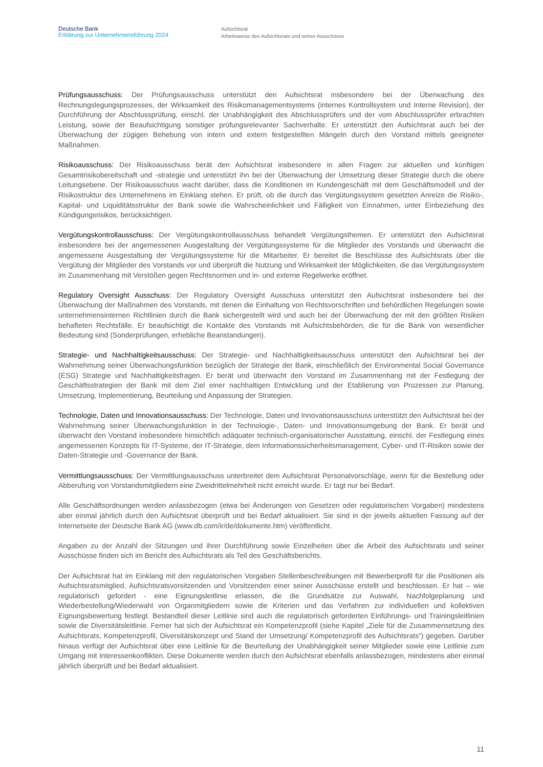Deutsche Bank
Erklärung zur Unternehmensführung 2024
Aufsichtsrat
Arbeitsweise des Aufsichtsrats und seiner Ausschüsse
Prüfungsausschuss: Der Prüfungsausschuss unterstützt den Aufsichtsrat insbesondere bei der Überwachung des Rechnungslegungsprozesses, der Wirksamkeit des Risikomanagementsystems (internes Kontrollsystem und Interne Revision), der Durchführung der Abschlussprüfung, einschl. der Unabhängigkeit des Abschlussprüfers und der vom Abschlussprüfer erbrachten Leistung, sowie der Beaufsichtigung sonstiger prüfungsrelevanter Sachverhalte. Er unterstützt den Aufsichtsrat auch bei der Überwachung der zügigen Behebung von intern und extern festgestellten Mängeln durch den Vorstand mittels geeigneter Maßnahmen.
Risikoausschuss: Der Risikoausschuss berät den Aufsichtsrat insbesondere in allen Fragen zur aktuellen und künftigen Gesamtrisikobereitschaft und -strategie und unterstützt ihn bei der Überwachung der Umsetzung dieser Strategie durch die obere Leitungsebene. Der Risikoausschuss wacht darüber, dass die Konditionen im Kundengeschäft mit dem Geschäftsmodell und der Risikostruktur des Unternehmens im Einklang stehen. Er prüft, ob die durch das Vergütungssystem gesetzten Anreize die Risiko-, Kapital- und Liquiditätsstruktur der Bank sowie die Wahrscheinlichkeit und Fälligkeit von Einnahmen, unter Einbeziehung des Kündigungsrisikos, berücksichtigen.
Vergütungskontrollausschuss: Der Vergütungskontrollausschuss behandelt Vergütungsthemen. Er unterstützt den Aufsichtsrat insbesondere bei der angemessenen Ausgestaltung der Vergütungssysteme für die Mitglieder des Vorstands und überwacht die angemessene Ausgestaltung der Vergütungssysteme für die Mitarbeiter. Er bereitet die Beschlüsse des Aufsichtsrats über die Vergütung der Mitglieder des Vorstands vor und überprüft die Nutzung und Wirksamkeit der Möglichkeiten, die das Vergütungssystem im Zusammenhang mit Verstößen gegen Rechtsnormen und in- und externe Regelwerke eröffnet.
Regulatory Oversight Ausschuss: Der Regulatory Oversight Ausschuss unterstützt den Aufsichtsrat insbesondere bei der Überwachung der Maßnahmen des Vorstands, mit denen die Einhaltung von Rechtsvorschriften und behördlichen Regelungen sowie unternehmensinternen Richtlinien durch die Bank sichergestellt wird und auch bei der Überwachung der mit den größten Risiken behafteten Rechtsfälle. Er beaufsichtigt die Kontakte des Vorstands mit Aufsichtsbehörden, die für die Bank von wesentlicher Bedeutung sind (Sonderprüfungen, erhebliche Beanstandungen).
Strategie- und Nachhaltigkeitsausschuss: Der Strategie- und Nachhaltigkeitsausschuss unterstützt den Aufsichtsrat bei der Wahrnehmung seiner Überwachungsfunktion bezüglich der Strategie der Bank, einschließlich der Environmental Social Governance (ESG) Strategie und Nachhaltigkeitsfragen. Er berät und überwacht den Vorstand im Zusammenhang mit der Festlegung der Geschäftsstrategien der Bank mit dem Ziel einer nachhaltigen Entwicklung und der Etablierung von Prozessen zur Planung, Umsetzung, Implementierung, Beurteilung und Anpassung der Strategien.
Technologie, Daten und Innovationsausschuss: Der Technologie, Daten und Innovationsausschuss unterstützt den Aufsichtsrat bei der Wahrnehmung seiner Überwachungsfunktion in der Technologie-, Daten- und Innovationsumgebung der Bank. Er berät und überwacht den Vorstand insbesondere hinsichtlich adäquater technisch-organisatorischer Ausstattung, einschl. der Festlegung eines angemessenen Konzepts für IT-Systeme, der IT-Strategie, dem Informationssicherheitsmanagement, Cyber- und IT-Risiken sowie der Daten-Strategie und -Governance der Bank.
Vermittlungsausschuss: Der Vermittlungsausschuss unterbreitet dem Aufsichtsrat Personalvorschläge, wenn für die Bestellung oder Abberufung von Vorstandsmitgliedern eine Zweidrittelmehrheit nicht erreicht wurde. Er tagt nur bei Bedarf.
Alle Geschäftsordnungen werden anlassbezogen (etwa bei Änderungen von Gesetzen oder regulatorischen Vorgaben) mindestens aber einmal jährlich durch den Aufsichtsrat überprüft und bei Bedarf aktualisiert. Sie sind in der jeweils aktuellen Fassung auf der Internetseite der Deutsche Bank AG (www.db.com/ir/de/dokumente.htm) veröffentlicht.
Angaben zu der Anzahl der Sitzungen und ihrer Durchführung sowie Einzelheiten über die Arbeit des Aufsichtsrats und seiner Ausschüsse finden sich im Bericht des Aufsichtsrats als Teil des Geschäftsberichts.
Der Aufsichtsrat hat im Einklang mit den regulatorischen Vorgaben Stellenbeschreibungen mit Bewerberprofil für die Positionen als Aufsichtsratsmitglied, Aufsichtsratsvorsitzenden und Vorsitzenden einer seiner Ausschüsse erstellt und beschlossen. Er hat – wie regulatorisch gefordert - eine Eignungsleitlinie erlassen, die die Grundsätze zur Auswahl, Nachfolgeplanung und Wiederbestellung/Wiederwahl von Organmitgliedern sowie die Kriterien und das Verfahren zur individuellen und kollektiven Eignungsbewertung festlegt. Bestandteil dieser Leitlinie sind auch die regulatorisch geforderten Einführungs- und Trainingsleitlinien sowie die Diversitätsleitlinie. Ferner hat sich der Aufsichtsrat ein Kompetenzprofil (siehe Kapitel „Ziele für die Zusammensetzung des Aufsichtsrats, Kompetenzprofil, Diversitätskonzept und Stand der Umsetzung/ Kompetenzprofil des Aufsichtsrats“) gegeben. Darüber hinaus verfügt der Aufsichtsrat über eine Leitlinie für die Beurteilung der Unabhängigkeit seiner Mitglieder sowie eine Leitlinie zum Umgang mit Interessenkonflikten. Diese Dokumente werden durch den Aufsichtsrat ebenfalls anlassbezogen, mindestens aber einmal jährlich überprüft und bei Bedarf aktualisiert.
11